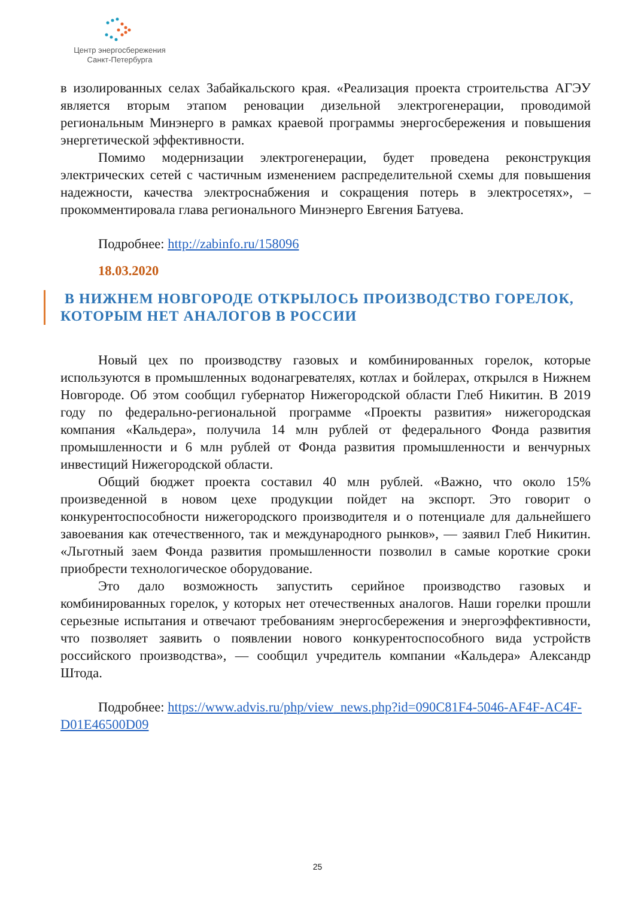Центр энергосбережения
Санкт-Петербурга
в изолированных селах Забайкальского края. «Реализация проекта строительства АГЭУ является вторым этапом реновации дизельной электрогенерации, проводимой региональным Минэнерго в рамках краевой программы энергосбережения и повышения энергетической эффективности.
Помимо модернизации электрогенерации, будет проведена реконструкция электрических сетей с частичным изменением распределительной схемы для повышения надежности, качества электроснабжения и сокращения потерь в электросетях», – прокомментировала глава регионального Минэнерго Евгения Батуева.
Подробнее: http://zabinfo.ru/158096
18.03.2020
В НИЖНЕМ НОВГОРОДЕ ОТКРЫЛОСЬ ПРОИЗВОДСТВО ГОРЕЛОК, КОТОРЫМ НЕТ АНАЛОГОВ В РОССИИ
Новый цех по производству газовых и комбинированных горелок, которые используются в промышленных водонагревателях, котлах и бойлерах, открылся в Нижнем Новгороде. Об этом сообщил губернатор Нижегородской области Глеб Никитин. В 2019 году по федерально-региональной программе «Проекты развития» нижегородская компания «Кальдера», получила 14 млн рублей от федерального Фонда развития промышленности и 6 млн рублей от Фонда развития промышленности и венчурных инвестиций Нижегородской области.
Общий бюджет проекта составил 40 млн рублей. «Важно, что около 15% произведенной в новом цехе продукции пойдет на экспорт. Это говорит о конкурентоспособности нижегородского производителя и о потенциале для дальнейшего завоевания как отечественного, так и международного рынков», — заявил Глеб Никитин. «Льготный заем Фонда развития промышленности позволил в самые короткие сроки приобрести технологическое оборудование.
Это дало возможность запустить серийное производство газовых и комбинированных горелок, у которых нет отечественных аналогов. Наши горелки прошли серьезные испытания и отвечают требованиям энергосбережения и энергоэффективности, что позволяет заявить о появлении нового конкурентоспособного вида устройств российского производства», — сообщил учредитель компании «Кальдера» Александр Штода.
Подробнее: https://www.advis.ru/php/view_news.php?id=090C81F4-5046-AF4F-AC4F-D01E46500D09
25